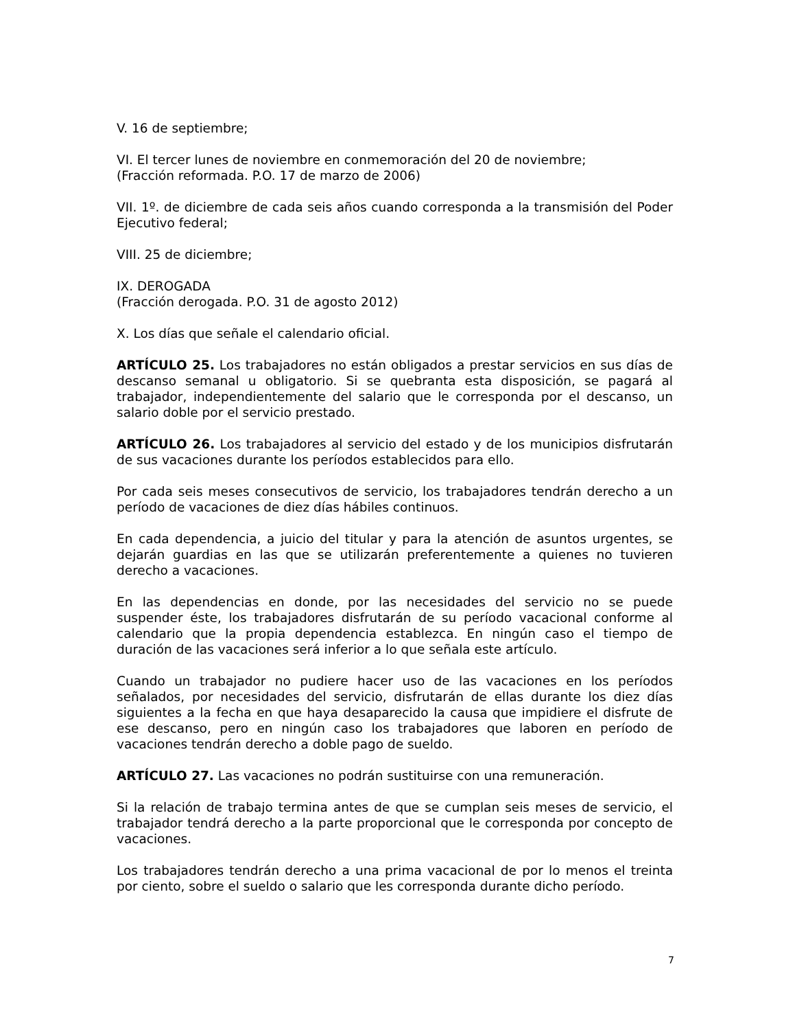V. 16 de septiembre;
VI. El tercer lunes de noviembre en conmemoración del 20 de noviembre;
(Fracción reformada. P.O. 17 de marzo de 2006)
VII. 1º. de diciembre de cada seis años cuando corresponda a la transmisión del Poder Ejecutivo federal;
VIII. 25 de diciembre;
IX. DEROGADA
(Fracción derogada. P.O. 31 de agosto 2012)
X. Los días que señale el calendario oficial.
ARTÍCULO 25. Los trabajadores no están obligados a prestar servicios en sus días de descanso semanal u obligatorio. Si se quebranta esta disposición, se pagará al trabajador, independientemente del salario que le corresponda por el descanso, un salario doble por el servicio prestado.
ARTÍCULO 26. Los trabajadores al servicio del estado y de los municipios disfrutarán de sus vacaciones durante los períodos establecidos para ello.
Por cada seis meses consecutivos de servicio, los trabajadores tendrán derecho a un período de vacaciones de diez días hábiles continuos.
En cada dependencia, a juicio del titular y para la atención de asuntos urgentes, se dejarán guardias en las que se utilizarán preferentemente a quienes no tuvieren derecho a vacaciones.
En las dependencias en donde, por las necesidades del servicio no se puede suspender éste, los trabajadores disfrutarán de su período vacacional conforme al calendario que la propia dependencia establezca. En ningún caso el tiempo de duración de las vacaciones será inferior a lo que señala este artículo.
Cuando un trabajador no pudiere hacer uso de las vacaciones en los períodos señalados, por necesidades del servicio, disfrutarán de ellas durante los diez días siguientes a la fecha en que haya desaparecido la causa que impidiere el disfrute de ese descanso, pero en ningún caso los trabajadores que laboren en período de vacaciones tendrán derecho a doble pago de sueldo.
ARTÍCULO 27. Las vacaciones no podrán sustituirse con una remuneración.
Si la relación de trabajo termina antes de que se cumplan seis meses de servicio, el trabajador tendrá derecho a la parte proporcional que le corresponda por concepto de vacaciones.
Los trabajadores tendrán derecho a una prima vacacional de por lo menos el treinta por ciento, sobre el sueldo o salario que les corresponda durante dicho período.
7